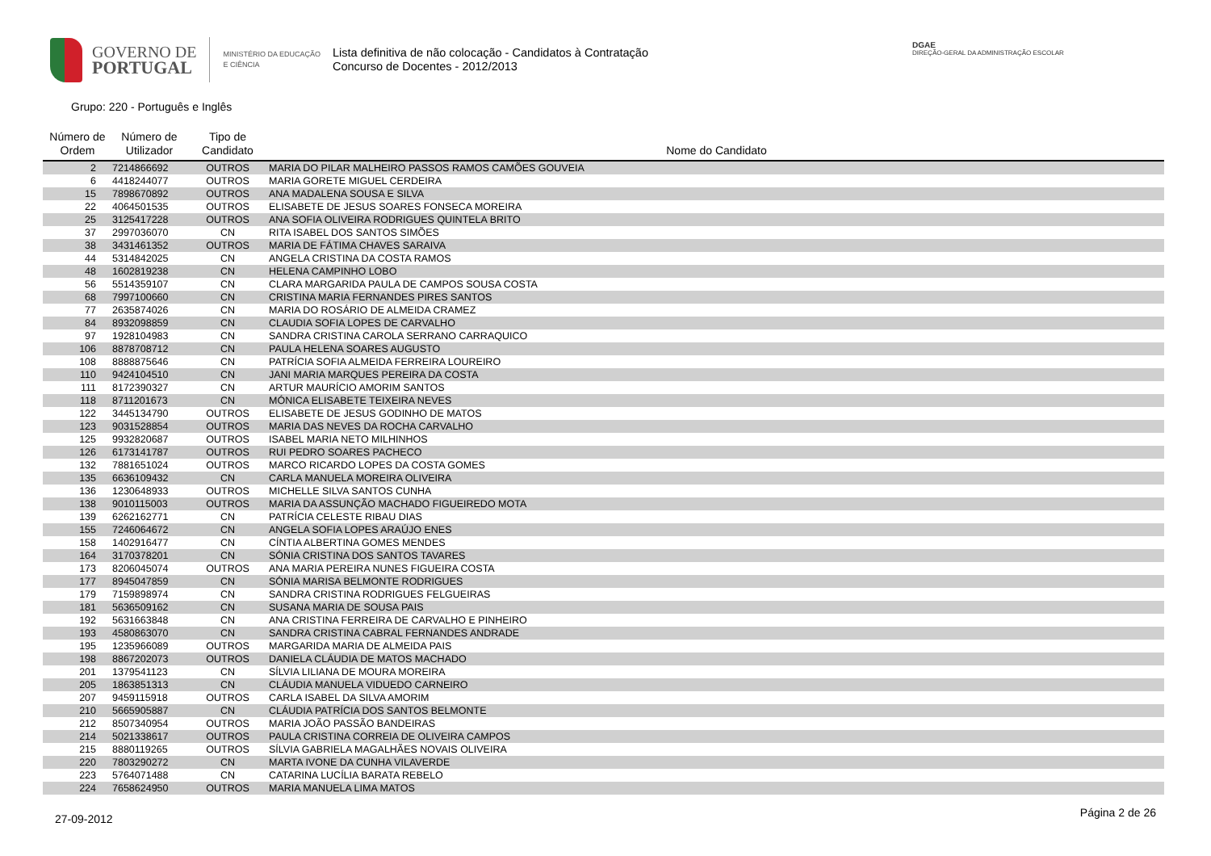GOVERNO DE
PORTUGAL
MINISTÉRIO DA EDUCAÇÃO
E CIÊNCIA
Lista definitiva de não colocação - Candidatos à Contratação
Concurso de Docentes - 2012/2013
DGAE
DIREÇÃO-GERAL DA ADMINISTRAÇÃO ESCOLAR
Grupo: 220 - Português e Inglês
| Número de Ordem | Número de Utilizador | Tipo de Candidato | Nome do Candidato |
| --- | --- | --- | --- |
| 2 | 7214866692 | OUTROS | MARIA DO PILAR MALHEIRO PASSOS RAMOS CAMÕES GOUVEIA |
| 6 | 4418244077 | OUTROS | MARIA GORETE MIGUEL CERDEIRA |
| 15 | 7898670892 | OUTROS | ANA MADALENA SOUSA E SILVA |
| 22 | 4064501535 | OUTROS | ELISABETE DE JESUS SOARES FONSECA MOREIRA |
| 25 | 3125417228 | OUTROS | ANA SOFIA OLIVEIRA RODRIGUES QUINTELA BRITO |
| 37 | 2997036070 | CN | RITA ISABEL DOS SANTOS SIMÕES |
| 38 | 3431461352 | OUTROS | MARIA DE FÁTIMA CHAVES SARAIVA |
| 44 | 5314842025 | CN | ANGELA CRISTINA DA COSTA RAMOS |
| 48 | 1602819238 | CN | HELENA CAMPINHO LOBO |
| 56 | 5514359107 | CN | CLARA MARGARIDA PAULA DE CAMPOS SOUSA COSTA |
| 68 | 7997100660 | CN | CRISTINA MARIA FERNANDES PIRES SANTOS |
| 77 | 2635874026 | CN | MARIA DO ROSÁRIO DE ALMEIDA CRAMEZ |
| 84 | 8932098859 | CN | CLAUDIA SOFIA LOPES DE CARVALHO |
| 97 | 1928104983 | CN | SANDRA CRISTINA CAROLA SERRANO CARRAQUICO |
| 106 | 8878708712 | CN | PAULA HELENA SOARES AUGUSTO |
| 108 | 8888875646 | CN | PATRÍCIA SOFIA ALMEIDA FERREIRA LOUREIRO |
| 110 | 9424104510 | CN | JANI MARIA MARQUES PEREIRA DA COSTA |
| 111 | 8172390327 | CN | ARTUR MAURÍCIO AMORIM SANTOS |
| 118 | 8711201673 | CN | MÓNICA ELISABETE TEIXEIRA NEVES |
| 122 | 3445134790 | OUTROS | ELISABETE DE JESUS GODINHO DE MATOS |
| 123 | 9031528854 | OUTROS | MARIA DAS NEVES DA ROCHA CARVALHO |
| 125 | 9932820687 | OUTROS | ISABEL MARIA NETO MILHINHOS |
| 126 | 6173141787 | OUTROS | RUI PEDRO SOARES PACHECO |
| 132 | 7881651024 | OUTROS | MARCO RICARDO LOPES DA COSTA GOMES |
| 135 | 6636109432 | CN | CARLA MANUELA MOREIRA OLIVEIRA |
| 136 | 1230648933 | OUTROS | MICHELLE SILVA SANTOS CUNHA |
| 138 | 9010115003 | OUTROS | MARIA DA ASSUNÇÃO MACHADO FIGUEIREDO MOTA |
| 139 | 6262162771 | CN | PATRÍCIA CELESTE RIBAU DIAS |
| 155 | 7246064672 | CN | ANGELA SOFIA LOPES ARAÚJO ENES |
| 158 | 1402916477 | CN | CÍNTIA ALBERTINA GOMES MENDES |
| 164 | 3170378201 | CN | SÓNIA CRISTINA DOS SANTOS TAVARES |
| 173 | 8206045074 | OUTROS | ANA MARIA PEREIRA NUNES FIGUEIRA COSTA |
| 177 | 8945047859 | CN | SÓNIA MARISA BELMONTE RODRIGUES |
| 179 | 7159898974 | CN | SANDRA CRISTINA RODRIGUES FELGUEIRAS |
| 181 | 5636509162 | CN | SUSANA MARIA DE SOUSA PAIS |
| 192 | 5631663848 | CN | ANA CRISTINA FERREIRA DE CARVALHO E PINHEIRO |
| 193 | 4580863070 | CN | SANDRA CRISTINA CABRAL FERNANDES ANDRADE |
| 195 | 1235966089 | OUTROS | MARGARIDA MARIA DE ALMEIDA PAIS |
| 198 | 8867202073 | OUTROS | DANIELA CLÁUDIA DE MATOS MACHADO |
| 201 | 1379541123 | CN | SÍLVIA LILIANA DE MOURA MOREIRA |
| 205 | 1863851313 | CN | CLÁUDIA MANUELA VIDUEDO CARNEIRO |
| 207 | 9459115918 | OUTROS | CARLA ISABEL DA SILVA AMORIM |
| 210 | 5665905887 | CN | CLÁUDIA PATRÍCIA DOS SANTOS BELMONTE |
| 212 | 8507340954 | OUTROS | MARIA JOÃO PASSÃO BANDEIRAS |
| 214 | 5021338617 | OUTROS | PAULA CRISTINA CORREIA DE OLIVEIRA CAMPOS |
| 215 | 8880119265 | OUTROS | SÍLVIA GABRIELA MAGALHÃES NOVAIS OLIVEIRA |
| 220 | 7803290272 | CN | MARTA IVONE DA CUNHA VILAVERDE |
| 223 | 5764071488 | CN | CATARINA LUCÍLIA BARATA REBELO |
| 224 | 7658624950 | OUTROS | MARIA MANUELA LIMA MATOS |
27-09-2012 Página 2 de 26